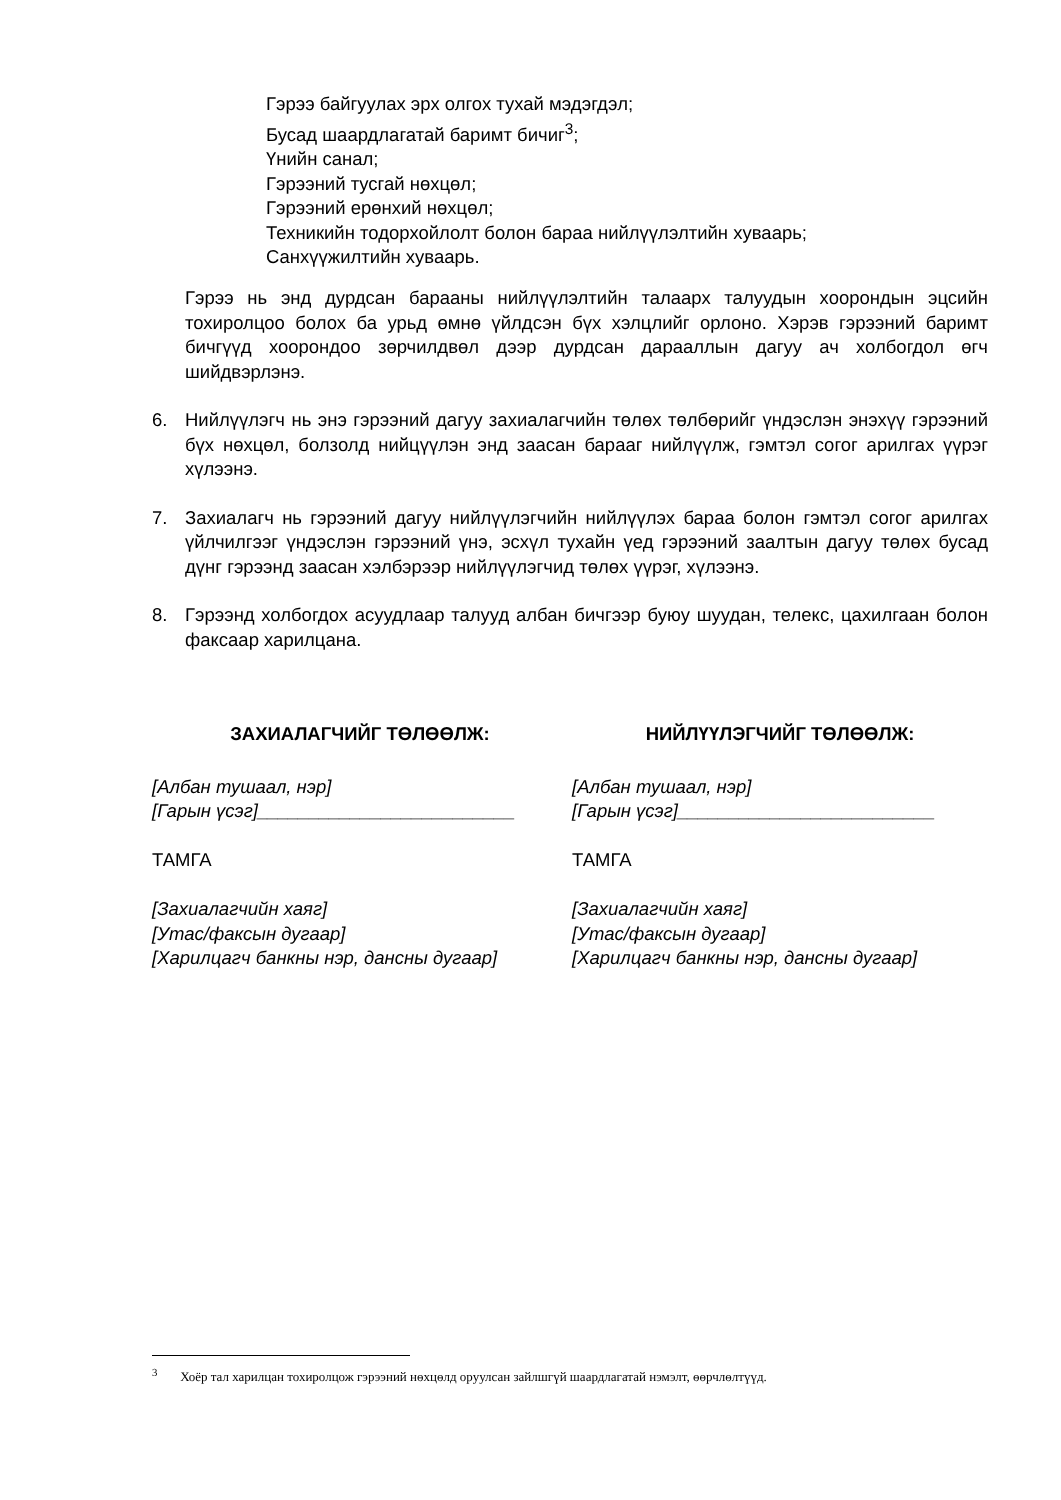Гэрээ байгуулах эрх олгох тухай мэдэгдэл;
Бусад шаардлагатай баримт бичиг<sup>3</sup>;
Үнийн санал;
Гэрээний тусгай нөхцөл;
Гэрээний ерөнхий нөхцөл;
Техникийн тодорхойлолт болон бараа нийлүүлэлтийн хуваарь;
Санхүүжилтийн хуваарь.
Гэрээ нь энд дурдсан барааны нийлүүлэлтийн талаарх талуудын хоорондын эцсийн тохиролцоо болох ба урьд өмнө үйлдсэн бүх хэлцлийг орлоно. Хэрэв гэрээний баримт бичгүүд хоорондоо зөрчилдвөл дээр дурдсан дарааллын дагуу ач холбогдол өгч шийдвэрлэнэ.
6. Нийлүүлэгч нь энэ гэрээний дагуу захиалагчийн төлөх төлбөрийг үндэслэн энэхүү гэрээний бүх нөхцөл, болзолд нийцүүлэн энд заасан барааг нийлүүлж, гэмтэл согог арилгах үүрэг хүлээнэ.
7. Захиалагч нь гэрээний дагуу нийлүүлэгчийн нийлүүлэх бараа болон гэмтэл согог арилгах үйлчилгээг үндэслэн гэрээний үнэ, эсхүл тухайн үед гэрээний заалтын дагуу төлөх бусад дүнг гэрээнд заасан хэлбэрээр нийлүүлэгчид төлөх үүрэг, хүлээнэ.
8. Гэрээнд холбогдох асуудлаар талууд албан бичгээр буюу шуудан, телекс, цахилгаан болон факсаар харилцана.
ЗАХИАЛАГЧИЙГ ТӨЛӨӨЛЖ:
[Албан тушаал, нэр]
[Гарын үсэг]_________________________
ТАМГА
[Захиалагчийн хаяг]
[Утас/факсын дугаар]
[Харилцагч банкны нэр, дансны дугаар]
НИЙЛҮҮЛЭГЧИЙГ ТӨЛӨӨЛЖ:
[Албан тушаал, нэр]
[Гарын үсэг]_________________________
ТАМГА
[Захиалагчийн хаяг]
[Утас/факсын дугаар]
[Харилцагч банкны нэр, дансны дугаар]
<sup>3</sup> Хоёр тал харилцан тохиролцож гэрээний нөхцөлд оруулсан зайлшгүй шаардлагатай нэмэлт, өөрчлөлтүүд.